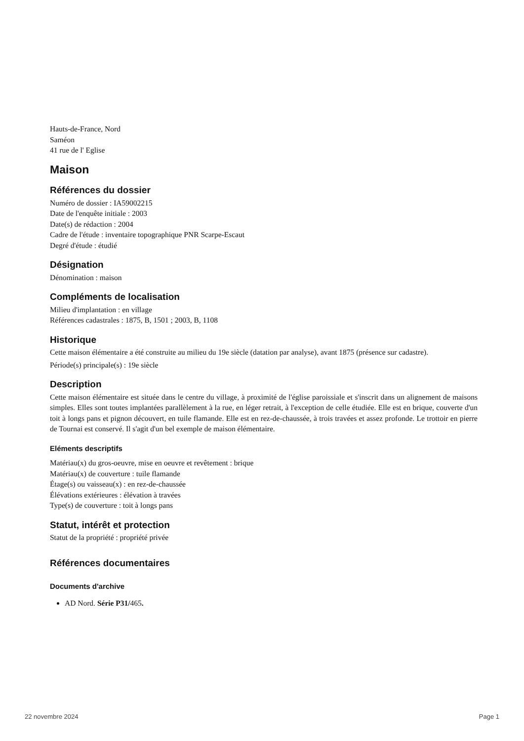Hauts-de-France, Nord
Saméon
41 rue de l' Eglise
Maison
Références du dossier
Numéro de dossier : IA59002215
Date de l'enquête initiale : 2003
Date(s) de rédaction : 2004
Cadre de l'étude : inventaire topographique PNR Scarpe-Escaut
Degré d'étude : étudié
Désignation
Dénomination : maison
Compléments de localisation
Milieu d'implantation : en village
Références cadastrales : 1875, B, 1501 ; 2003, B, 1108
Historique
Cette maison élémentaire a été construite au milieu du 19e siècle (datation par analyse), avant 1875 (présence sur cadastre).
Période(s) principale(s) : 19e siècle
Description
Cette maison élémentaire est située dans le centre du village, à proximité de l'église paroissiale et s'inscrit dans un alignement de maisons simples. Elles sont toutes implantées parallèlement à la rue, en léger retrait, à l'exception de celle étudiée. Elle est en brique, couverte d'un toit à longs pans et pignon découvert, en tuile flamande. Elle est en rez-de-chaussée, à trois travées et assez profonde. Le trottoir en pierre de Tournai est conservé. Il s'agit d'un bel exemple de maison élémentaire.
Eléments descriptifs
Matériau(x) du gros-oeuvre, mise en oeuvre et revêtement : brique
Matériau(x) de couverture : tuile flamande
Étage(s) ou vaisseau(x) : en rez-de-chaussée
Élévations extérieures : élévation à travées
Type(s) de couverture : toit à longs pans
Statut, intérêt et protection
Statut de la propriété : propriété privée
Références documentaires
Documents d'archive
AD Nord. Série P31/465.
22 novembre 2024 Page 1